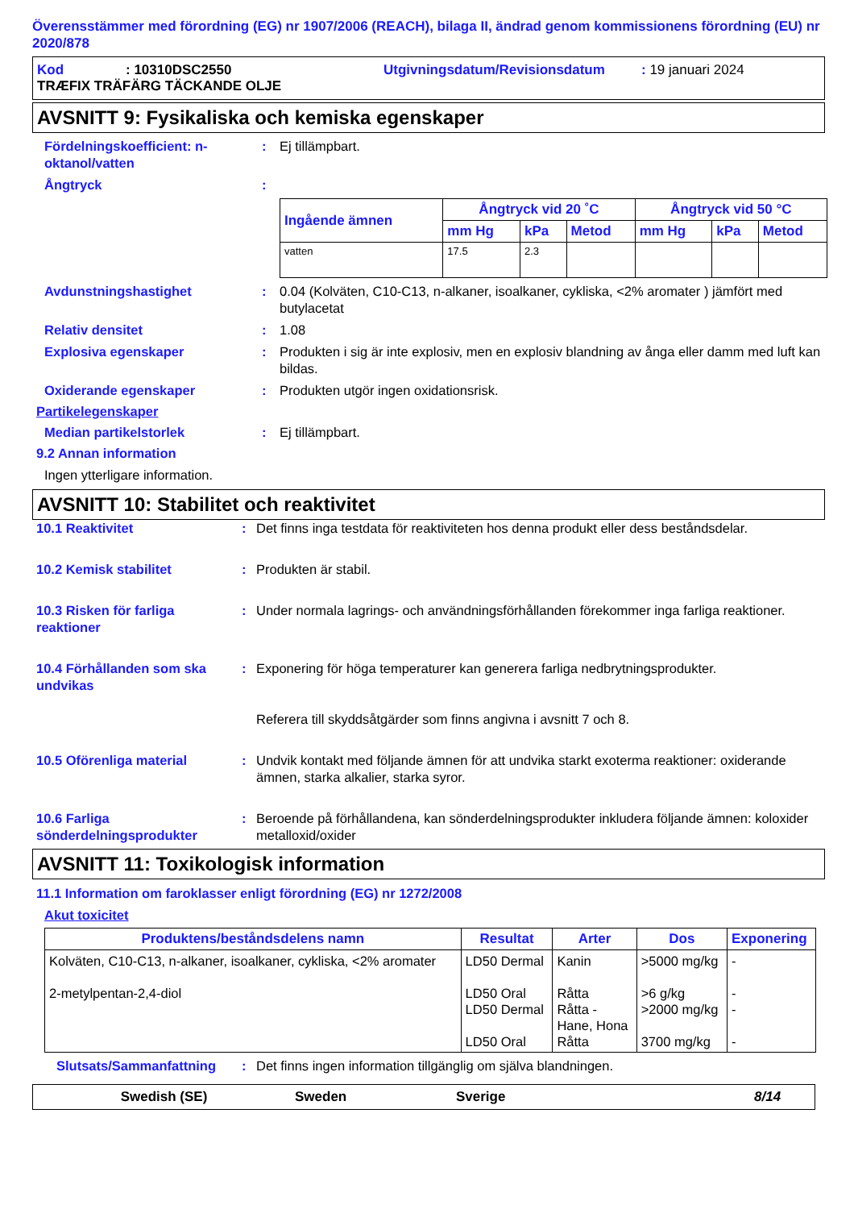Överensstämmer med förordning (EG) nr 1907/2006 (REACH), bilaga II, ändrad genom kommissionens förordning (EU) nr 2020/878
Kod: 10310DSC2550 Utgivningsdatum/Revisionsdatum: 19 januari 2024
TRÆFIX TRÄFÄRG TÄCKANDE OLJE
AVSNITT 9: Fysikaliska och kemiska egenskaper
Fördelningskoefficient: n-oktanol/vatten
: Ej tillämpbart.
Ångtryck :
| Ingående ämnen | Ångtryck vid 20 ˚C | | | Ångtryck vid 50 °C | | |
| --- | --- | --- | --- | --- | --- | --- |
| | mm Hg | kPa | Metod | mm Hg | kPa | Metod |
| vatten | 17.5 | 2.3 | | | | |
Avdunstningshastighet : 0.04 (Kolväten, C10-C13, n-alkaner, isoalkaner, cykliska, <2% aromater ) jämfört med butylacetat
Relativ densitet : 1.08
Explosiva egenskaper : Produkten i sig är inte explosiv, men en explosiv blandning av ånga eller damm med luft kan bildas.
Oxiderande egenskaper : Produkten utgör ingen oxidationsrisk.
Partikelegenskaper
Median partikelstorlek : Ej tillämpbart.
9.2 Annan information
Ingen ytterligare information.
AVSNITT 10: Stabilitet och reaktivitet
10.1 Reaktivitet : Det finns inga testdata för reaktiviteten hos denna produkt eller dess beståndsdelar.
10.2 Kemisk stabilitet : Produkten är stabil.
10.3 Risken för farliga reaktioner
: Under normala lagrings- och användningsförhållanden förekommer inga farliga reaktioner.
10.4 Förhållanden som ska undvikas
: Exponering för höga temperaturer kan generera farliga nedbrytningsprodukter.
Referera till skyddsåtgärder som finns angivna i avsnitt 7 och 8.
10.5 Oförenliga material : Undvik kontakt med följande ämnen för att undvika starkt exoterma reaktioner: oxiderande ämnen, starka alkalier, starka syror.
10.6 Farliga sönderdelningsprodukter
: Beroende på förhållandena, kan sönderdelningsprodukter inkludera följande ämnen: koloxider metalloxid/oxider
AVSNITT 11: Toxikologisk information
11.1 Information om faroklasser enligt förordning (EG) nr 1272/2008
Akut toxicitet
| Produktens/beståndsdelens namn | Resultat | Arter | Dos | Exponering |
| --- | --- | --- | --- | --- |
| Kolväten, C10-C13, n-alkaner, isoalkaner, cykliska, <2% aromater 2-metylpentan-2,4-diol | LD50 Dermal LD50 Oral LD50 Dermal LD50 Oral | Kanin Råtta Råtta - Hane, Hona Råtta | >5000 mg/kg >6 g/kg >2000 mg/kg 3700 mg/kg | - - - - |
Slutsats/Sammanfattning : Det finns ingen information tillgänglig om själva blandningen.
Swedish (SE) Sweden Sverige 8/14